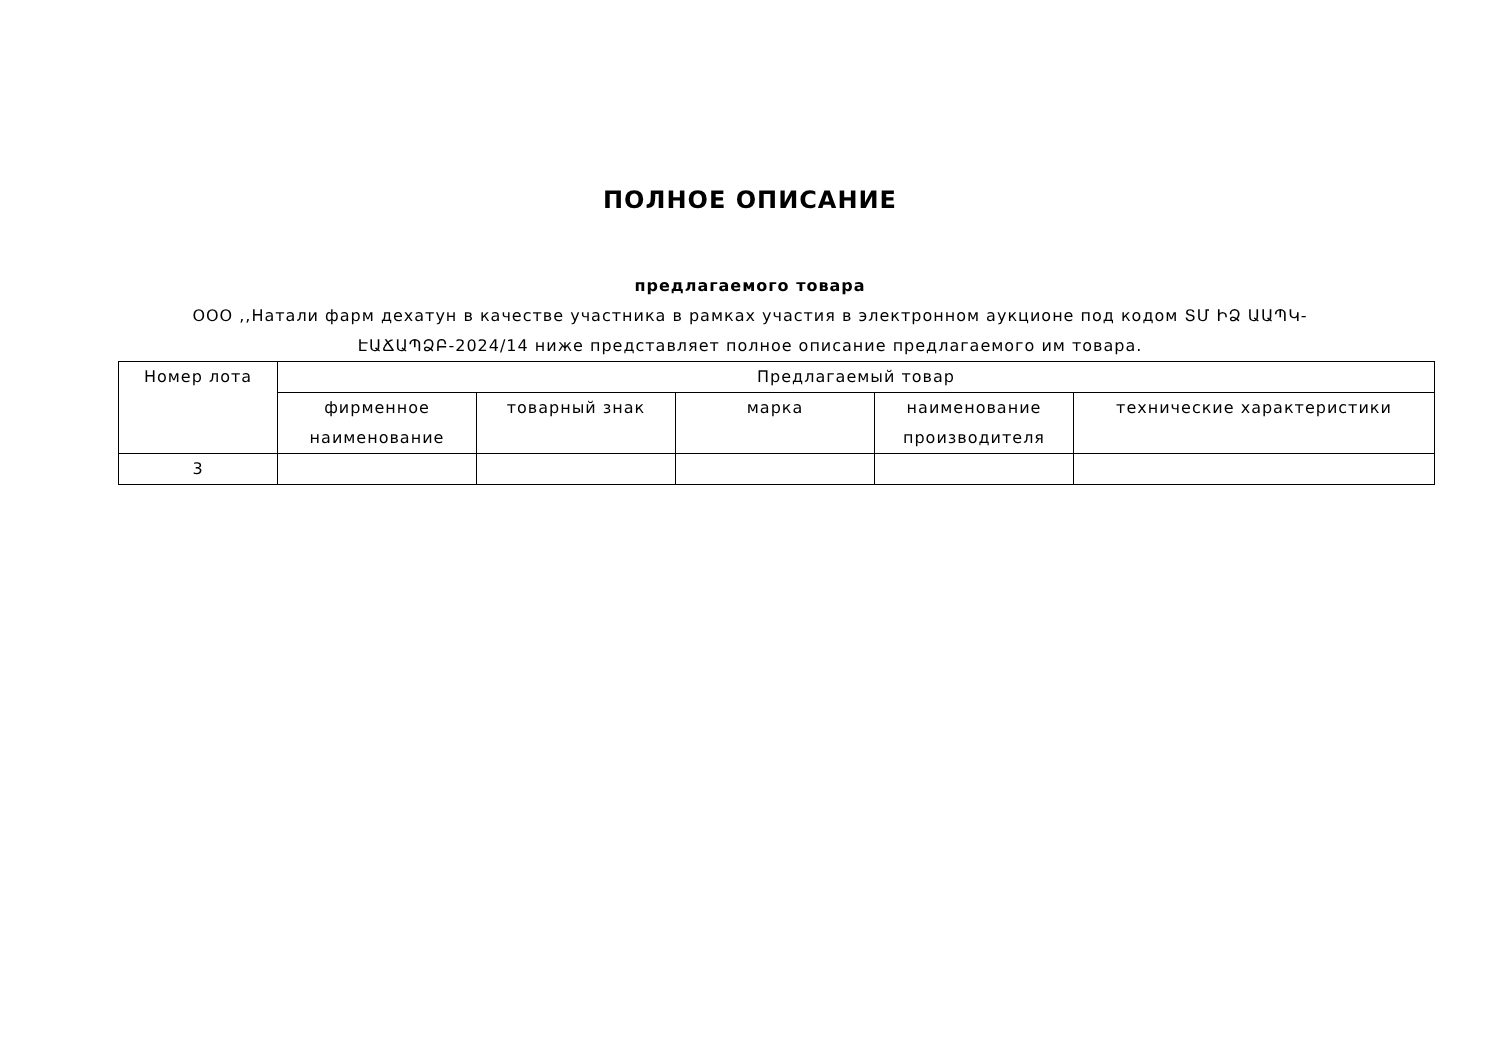ПОЛНОЕ ОПИСАНИЕ
предлагаемого товара
ООО ,,Натали фарм дехатун в качестве участника в рамках участия в электронном аукционе под кодом ՏՄ ԻՁ ԱԱՊԿ-ԷԱՃԱՊՁԲ-2024/14 ниже представляет полное описание предлагаемого им товара.
| Номер лота | Предлагаемый товар | | | | |
| --- | --- | --- | --- | --- | --- |
| | фирменное наименование | товарный знак | марка | наименование производителя | технические характеристики |
| 3 | | | | | |